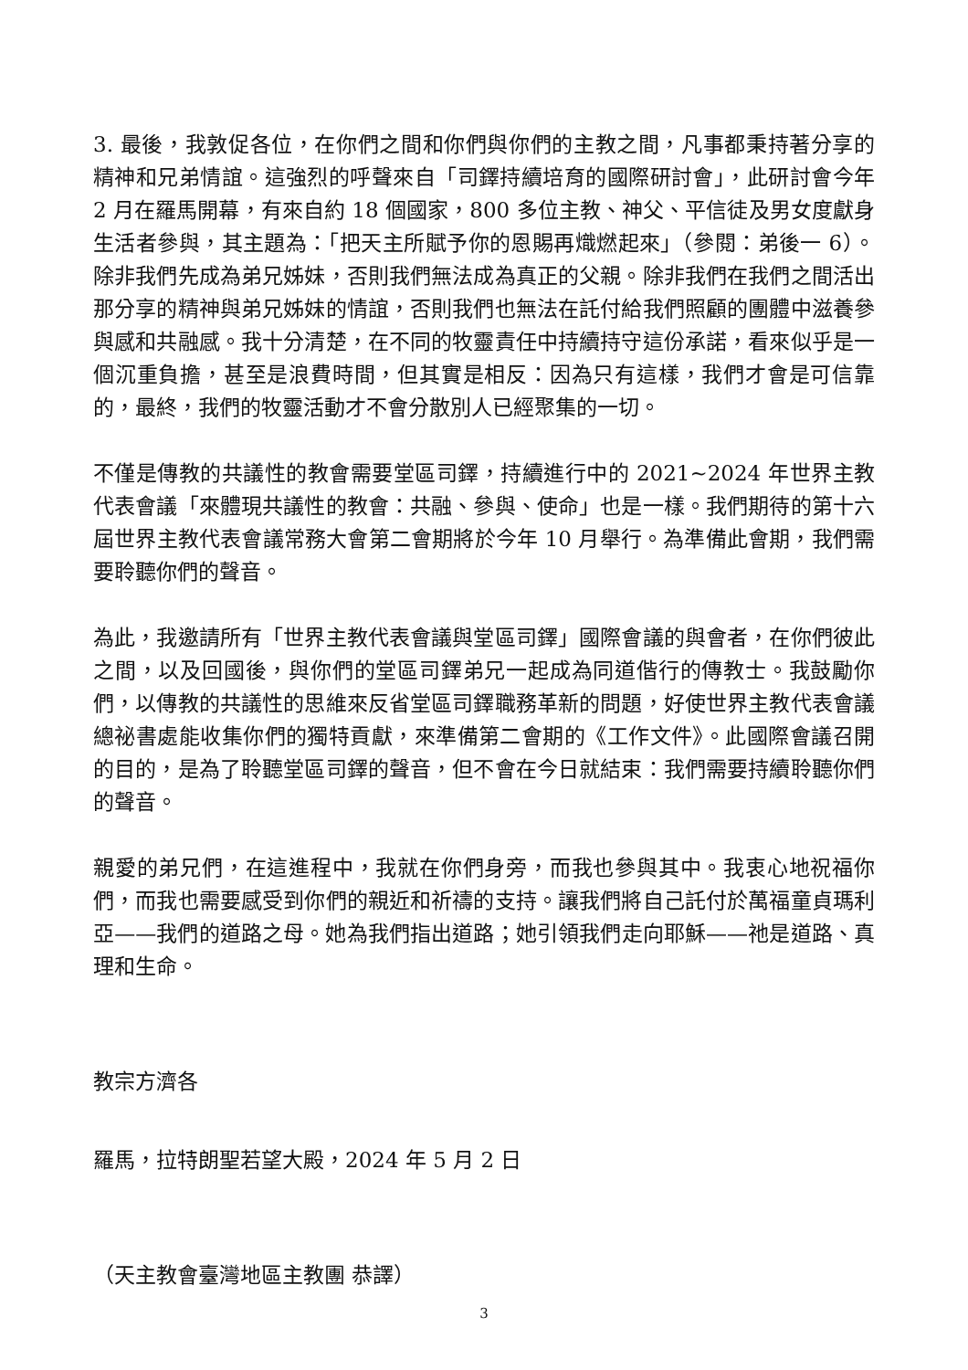3. 最後，我敦促各位，在你們之間和你們與你們的主教之間，凡事都秉持著分享的精神和兄弟情誼。這強烈的呼聲來自「司鐸持續培育的國際研討會」，此研討會今年 2 月在羅馬開幕，有來自約 18 個國家，800 多位主教、神父、平信徒及男女度獻身生活者參與，其主題為：「把天主所賦予你的恩賜再熾燃起來」（參閱：弟後一 6）。除非我們先成為弟兄姊妹，否則我們無法成為真正的父親。除非我們在我們之間活出那分享的精神與弟兄姊妹的情誼，否則我們也無法在託付給我們照顧的團體中滋養參與感和共融感。我十分清楚，在不同的牧靈責任中持續持守這份承諾，看來似乎是一個沉重負擔，甚至是浪費時間，但其實是相反：因為只有這樣，我們才會是可信靠的，最終，我們的牧靈活動才不會分散別人已經聚集的一切。
不僅是傳教的共議性的教會需要堂區司鐸，持續進行中的 2021~2024 年世界主教代表會議「來體現共議性的教會：共融、參與、使命」也是一樣。我們期待的第十六屆世界主教代表會議常務大會第二會期將於今年 10 月舉行。為準備此會期，我們需要聆聽你們的聲音。
為此，我邀請所有「世界主教代表會議與堂區司鐸」國際會議的與會者，在你們彼此之間，以及回國後，與你們的堂區司鐸弟兄一起成為同道偕行的傳教士。我鼓勵你們，以傳教的共議性的思維來反省堂區司鐸職務革新的問題，好使世界主教代表會議總祕書處能收集你們的獨特貢獻，來準備第二會期的《工作文件》。此國際會議召開的目的，是為了聆聽堂區司鐸的聲音，但不會在今日就結束：我們需要持續聆聽你們的聲音。
親愛的弟兄們，在這進程中，我就在你們身旁，而我也參與其中。我衷心地祝福你們，而我也需要感受到你們的親近和祈禱的支持。讓我們將自己託付於萬福童貞瑪利亞——我們的道路之母。她為我們指出道路；她引領我們走向耶穌——祂是道路、真理和生命。
教宗方濟各
羅馬，拉特朗聖若望大殿，2024 年 5 月 2 日
（天主教會臺灣地區主教團 恭譯）
3